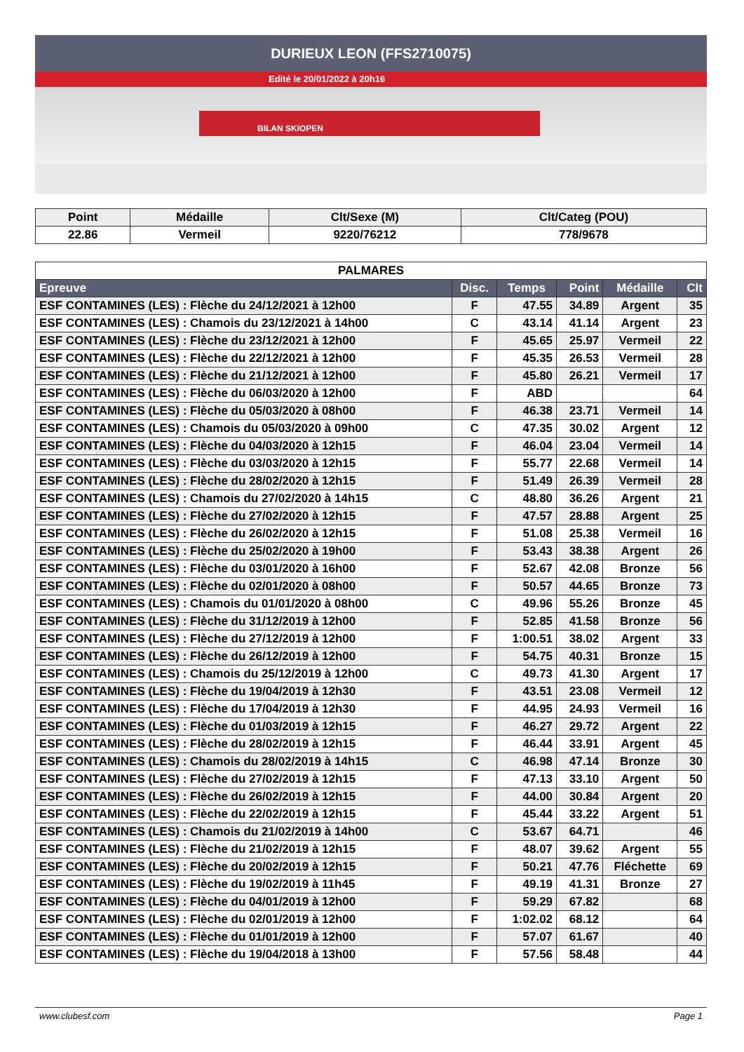DURIEUX LEON (FFS2710075)
Edité le 20/01/2022 à 20h16
BILAN SKIOPEN
| Point | Médaille | Clt/Sexe (M) | Clt/Categ (POU) |
| --- | --- | --- | --- |
| 22.86 | Vermeil | 9220/76212 | 778/9678 |
| PALMARES | | | | | |
| Epreuve | Disc. | Temps | Point | Médaille | Clt |
| ESF CONTAMINES (LES) : Flèche du 24/12/2021 à 12h00 | F | 47.55 | 34.89 | Argent | 35 |
| ESF CONTAMINES (LES) : Chamois du 23/12/2021 à 14h00 | C | 43.14 | 41.14 | Argent | 23 |
| ESF CONTAMINES (LES) : Flèche du 23/12/2021 à 12h00 | F | 45.65 | 25.97 | Vermeil | 22 |
| ESF CONTAMINES (LES) : Flèche du 22/12/2021 à 12h00 | F | 45.35 | 26.53 | Vermeil | 28 |
| ESF CONTAMINES (LES) : Flèche du 21/12/2021 à 12h00 | F | 45.80 | 26.21 | Vermeil | 17 |
| ESF CONTAMINES (LES) : Flèche du 06/03/2020 à 12h00 | F | ABD | | | 64 |
| ESF CONTAMINES (LES) : Flèche du 05/03/2020 à 08h00 | F | 46.38 | 23.71 | Vermeil | 14 |
| ESF CONTAMINES (LES) : Chamois du 05/03/2020 à 09h00 | C | 47.35 | 30.02 | Argent | 12 |
| ESF CONTAMINES (LES) : Flèche du 04/03/2020 à 12h15 | F | 46.04 | 23.04 | Vermeil | 14 |
| ESF CONTAMINES (LES) : Flèche du 03/03/2020 à 12h15 | F | 55.77 | 22.68 | Vermeil | 14 |
| ESF CONTAMINES (LES) : Flèche du 28/02/2020 à 12h15 | F | 51.49 | 26.39 | Vermeil | 28 |
| ESF CONTAMINES (LES) : Chamois du 27/02/2020 à 14h15 | C | 48.80 | 36.26 | Argent | 21 |
| ESF CONTAMINES (LES) : Flèche du 27/02/2020 à 12h15 | F | 47.57 | 28.88 | Argent | 25 |
| ESF CONTAMINES (LES) : Flèche du 26/02/2020 à 12h15 | F | 51.08 | 25.38 | Vermeil | 16 |
| ESF CONTAMINES (LES) : Flèche du 25/02/2020 à 19h00 | F | 53.43 | 38.38 | Argent | 26 |
| ESF CONTAMINES (LES) : Flèche du 03/01/2020 à 16h00 | F | 52.67 | 42.08 | Bronze | 56 |
| ESF CONTAMINES (LES) : Flèche du 02/01/2020 à 08h00 | F | 50.57 | 44.65 | Bronze | 73 |
| ESF CONTAMINES (LES) : Chamois du 01/01/2020 à 08h00 | C | 49.96 | 55.26 | Bronze | 45 |
| ESF CONTAMINES (LES) : Flèche du 31/12/2019 à 12h00 | F | 52.85 | 41.58 | Bronze | 56 |
| ESF CONTAMINES (LES) : Flèche du 27/12/2019 à 12h00 | F | 1:00.51 | 38.02 | Argent | 33 |
| ESF CONTAMINES (LES) : Flèche du 26/12/2019 à 12h00 | F | 54.75 | 40.31 | Bronze | 15 |
| ESF CONTAMINES (LES) : Chamois du 25/12/2019 à 12h00 | C | 49.73 | 41.30 | Argent | 17 |
| ESF CONTAMINES (LES) : Flèche du 19/04/2019 à 12h30 | F | 43.51 | 23.08 | Vermeil | 12 |
| ESF CONTAMINES (LES) : Flèche du 17/04/2019 à 12h30 | F | 44.95 | 24.93 | Vermeil | 16 |
| ESF CONTAMINES (LES) : Flèche du 01/03/2019 à 12h15 | F | 46.27 | 29.72 | Argent | 22 |
| ESF CONTAMINES (LES) : Flèche du 28/02/2019 à 12h15 | F | 46.44 | 33.91 | Argent | 45 |
| ESF CONTAMINES (LES) : Chamois du 28/02/2019 à 14h15 | C | 46.98 | 47.14 | Bronze | 30 |
| ESF CONTAMINES (LES) : Flèche du 27/02/2019 à 12h15 | F | 47.13 | 33.10 | Argent | 50 |
| ESF CONTAMINES (LES) : Flèche du 26/02/2019 à 12h15 | F | 44.00 | 30.84 | Argent | 20 |
| ESF CONTAMINES (LES) : Flèche du 22/02/2019 à 12h15 | F | 45.44 | 33.22 | Argent | 51 |
| ESF CONTAMINES (LES) : Chamois du 21/02/2019 à 14h00 | C | 53.67 | 64.71 | | 46 |
| ESF CONTAMINES (LES) : Flèche du 21/02/2019 à 12h15 | F | 48.07 | 39.62 | Argent | 55 |
| ESF CONTAMINES (LES) : Flèche du 20/02/2019 à 12h15 | F | 50.21 | 47.76 | Fléchette | 69 |
| ESF CONTAMINES (LES) : Flèche du 19/02/2019 à 11h45 | F | 49.19 | 41.31 | Bronze | 27 |
| ESF CONTAMINES (LES) : Flèche du 04/01/2019 à 12h00 | F | 59.29 | 67.82 | | 68 |
| ESF CONTAMINES (LES) : Flèche du 02/01/2019 à 12h00 | F | 1:02.02 | 68.12 | | 64 |
| ESF CONTAMINES (LES) : Flèche du 01/01/2019 à 12h00 | F | 57.07 | 61.67 | | 40 |
| ESF CONTAMINES (LES) : Flèche du 19/04/2018 à 13h00 | F | 57.56 | 58.48 | | 44 |
www.clubesf.com Page 1